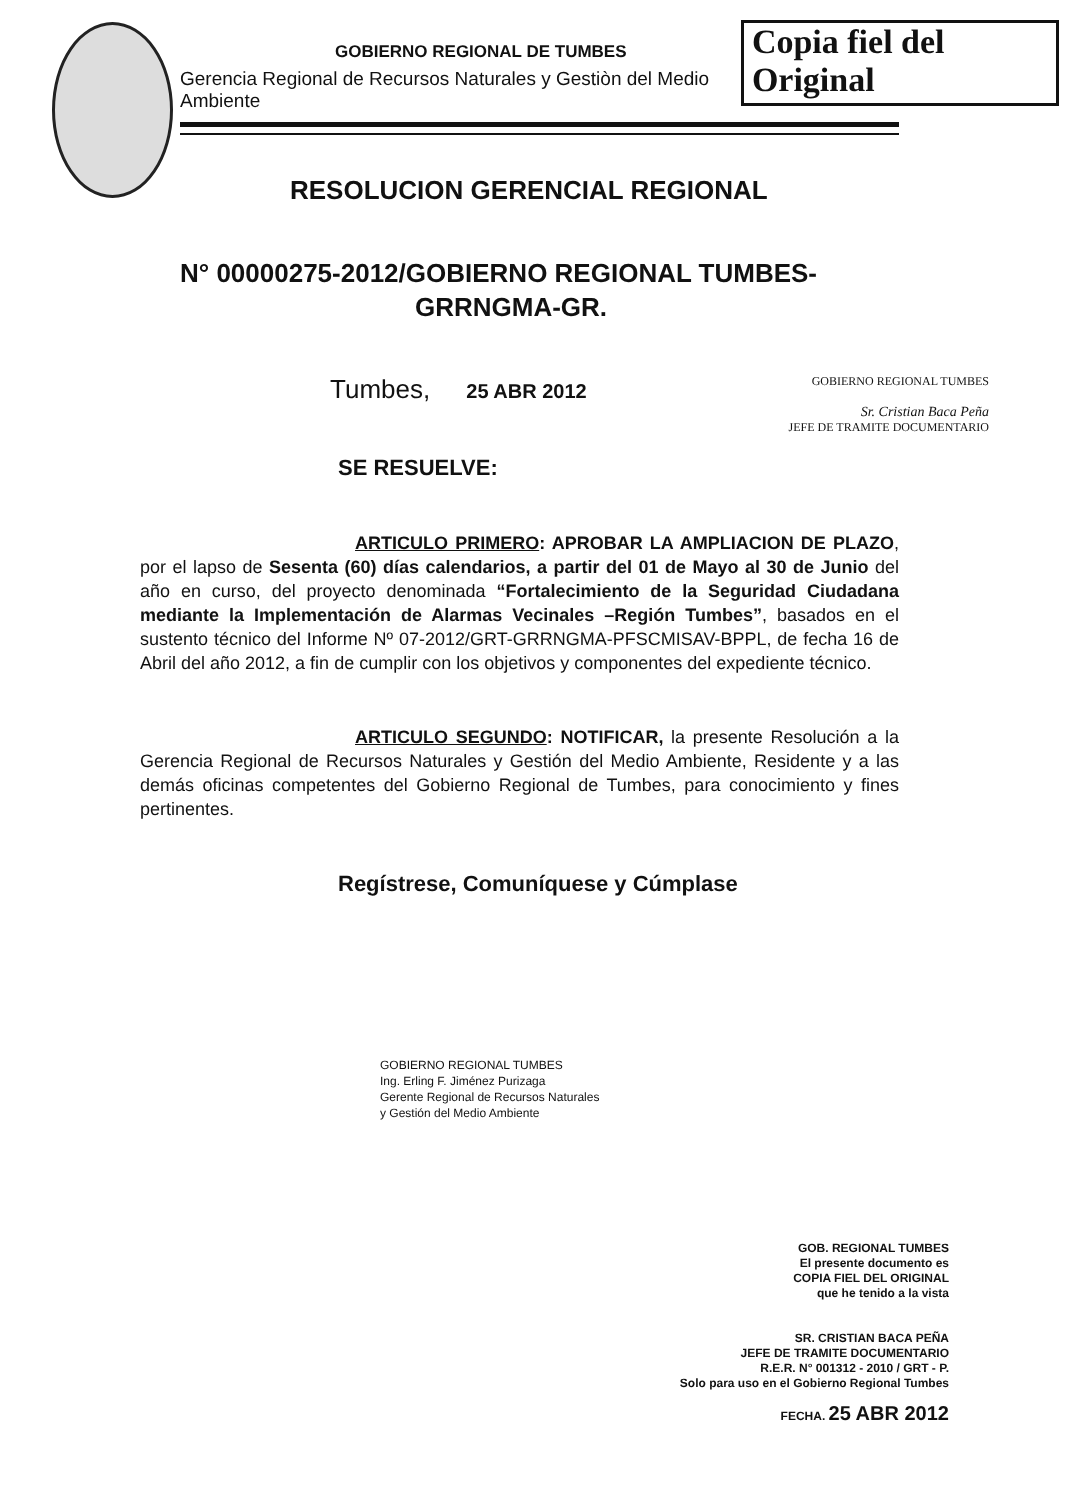GOBIERNO REGIONAL DE TUMBES
Gerencia Regional de Recursos Naturales y Gestiòn del Medio Ambiente
Copia fiel del Original
RESOLUCION GERENCIAL REGIONAL
N° 00000275-2012/GOBIERNO REGIONAL TUMBES-
GRRNGMA-GR.
Tumbes, 25 ABR 2012
GOBIERNO REGIONAL TUMBES
Sr. Cristian Baca Peña
JEFE DE TRAMITE DOCUMENTARIO
SE RESUELVE:
ARTICULO PRIMERO: APROBAR LA AMPLIACION DE PLAZO, por el lapso de Sesenta (60) días calendarios, a partir del 01 de Mayo al 30 de Junio del año en curso, del proyecto denominada “Fortalecimiento de la Seguridad Ciudadana mediante la Implementación de Alarmas Vecinales –Región Tumbes”, basados en el sustento técnico del Informe Nº 07-2012/GRT-GRRNGMA-PFSCMISAV-BPPL, de fecha 16 de Abril del año 2012, a fin de cumplir con los objetivos y componentes del expediente técnico.
ARTICULO SEGUNDO: NOTIFICAR, la presente Resolución a la Gerencia Regional de Recursos Naturales y Gestión del Medio Ambiente, Residente y a las demás oficinas competentes del Gobierno Regional de Tumbes, para conocimiento y fines pertinentes.
Regístrese, Comuníquese y Cúmplase
GOBIERNO REGIONAL TUMBES
Ing. Erling F. Jiménez Purizaga
Gerente Regional de Recursos Naturales
y Gestión del Medio Ambiente
GOB. REGIONAL TUMBES
El presente documento es
COPIA FIEL DEL ORIGINAL
que he tenido a la vista
SR. CRISTIAN BACA PEÑA
JEFE DE TRAMITE DOCUMENTARIO
R.E.R. N° 001312 - 2010 / GRT - P.
Solo para uso en el Gobierno Regional Tumbes
FECHA. 25 ABR 2012